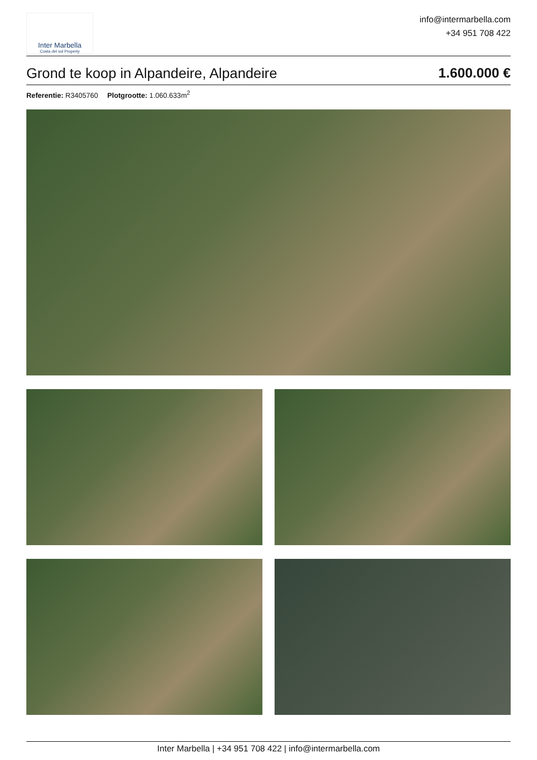Inter Marbella
Costa del sol Property
info@intermarbella.com
+34 951 708 422
Grond te koop in Alpandeire, Alpandeire 1.600.000 €
Referentie: R3405760 Plotgrootte: 1.060.633m<sup>2</sup>
Inter Marbella | +34 951 708 422 | info@intermarbella.com